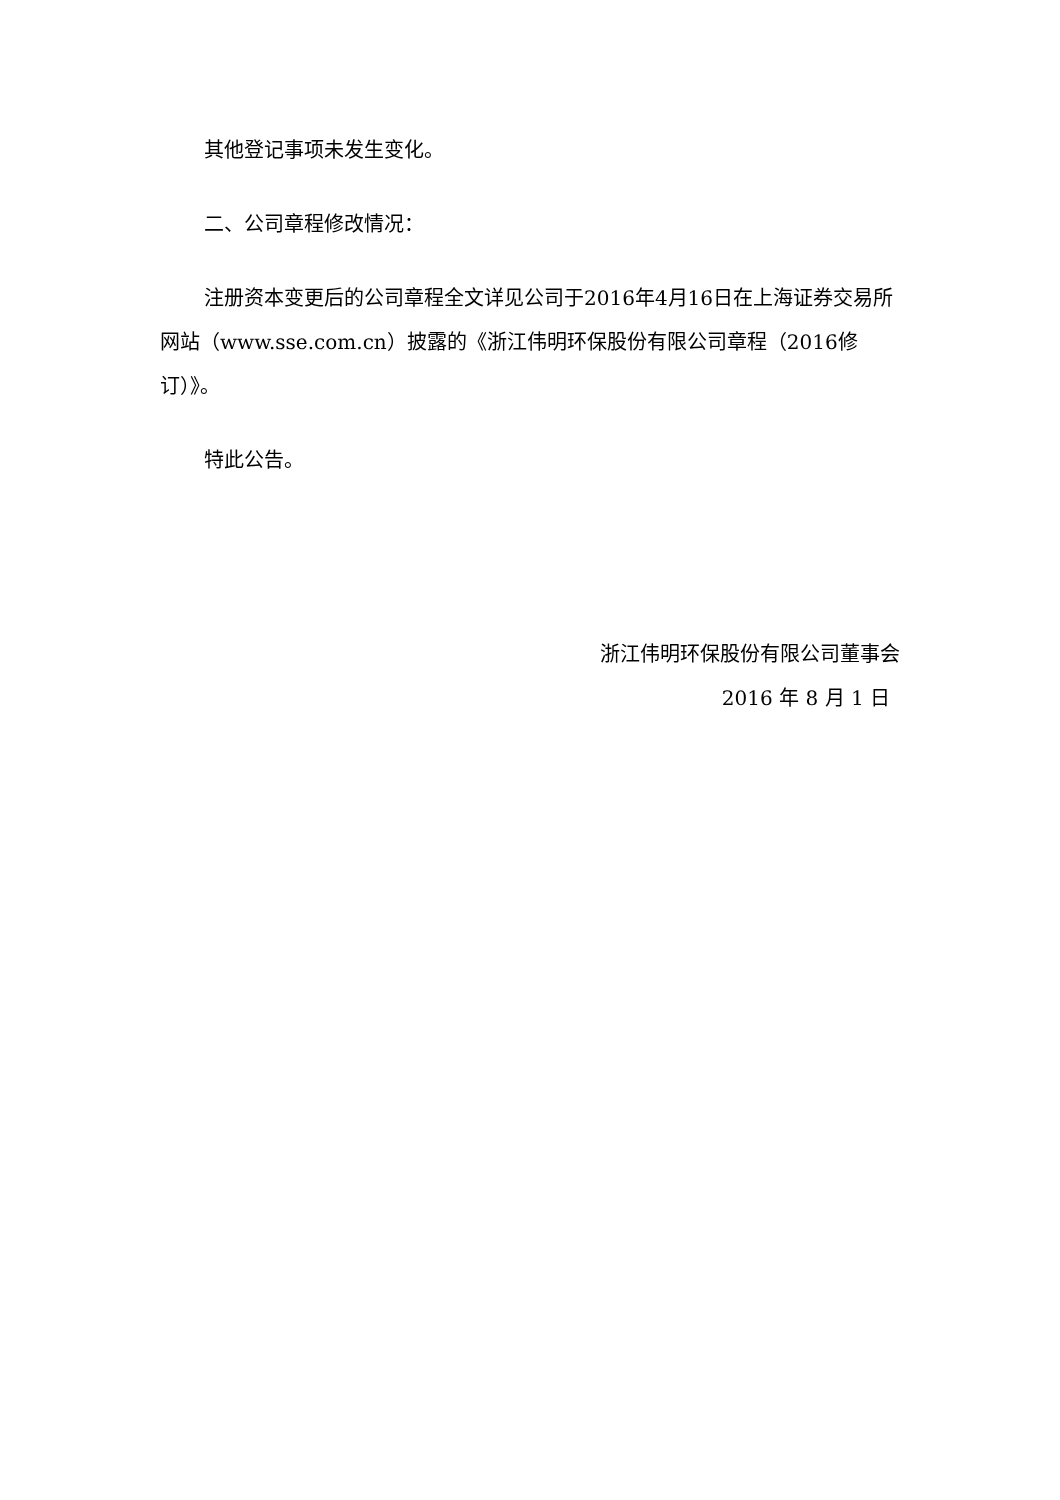其他登记事项未发生变化。
二、公司章程修改情况：
注册资本变更后的公司章程全文详见公司于2016年4月16日在上海证券交易所网站（www.sse.com.cn）披露的《浙江伟明环保股份有限公司章程（2016修订）》。
特此公告。
浙江伟明环保股份有限公司董事会
2016 年 8 月 1 日